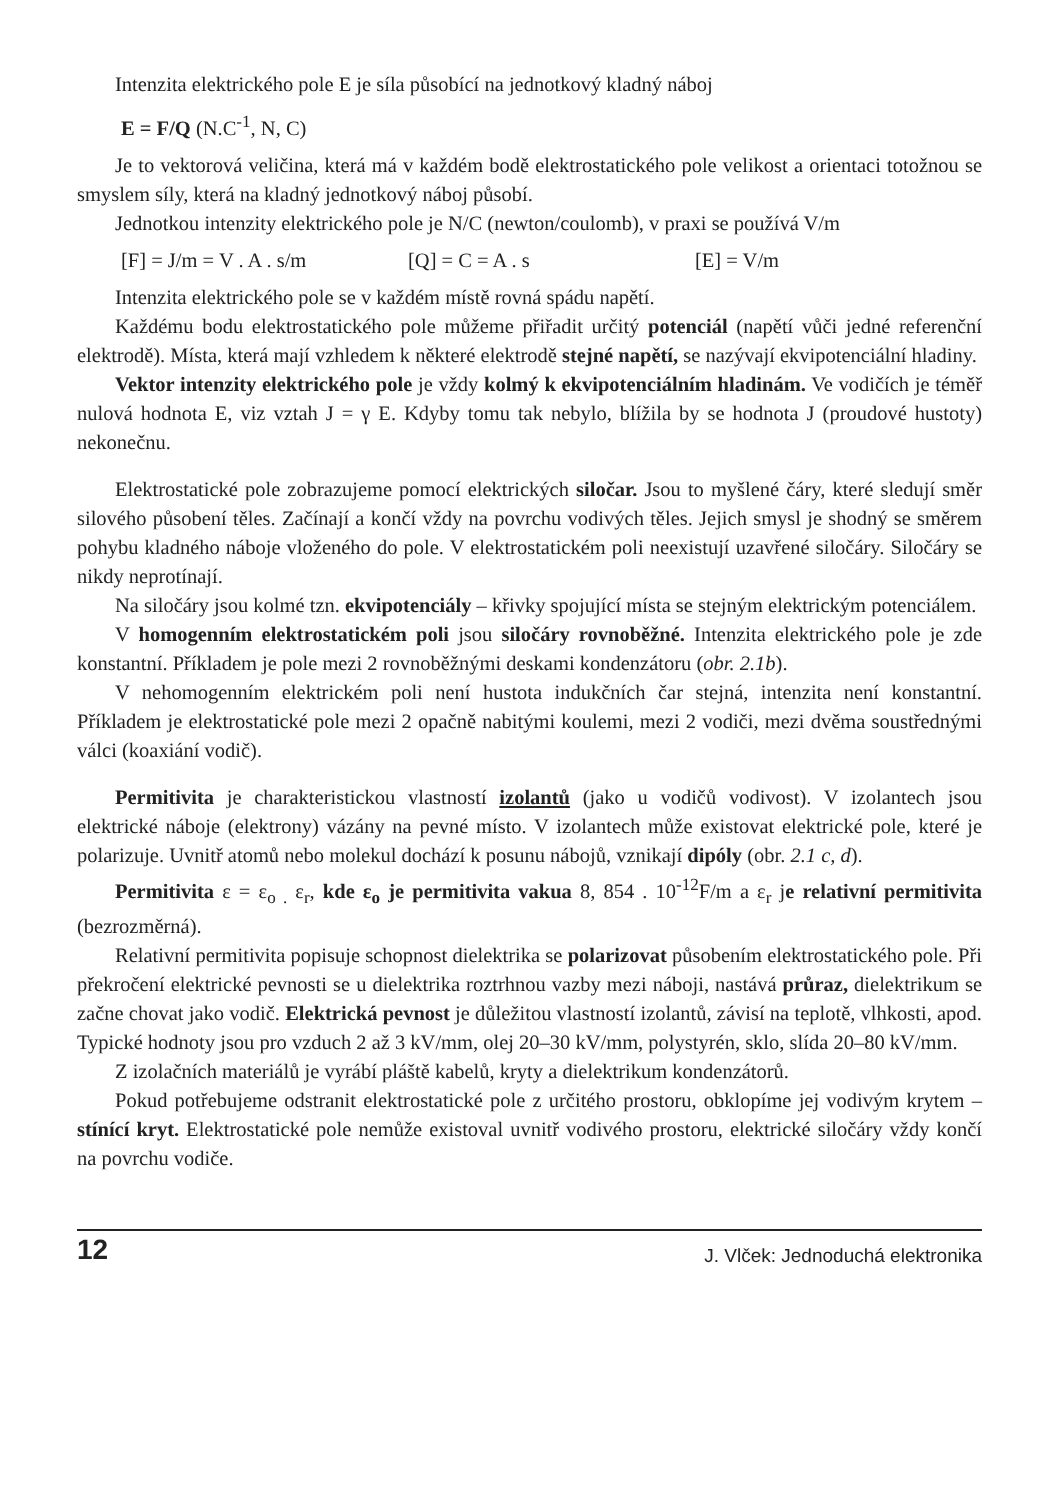Intenzita elektrického pole E je síla působící na jednotkový kladný náboj
E = F/Q (N.C<sup>-1</sup>, N, C)
Je to vektorová veličina, která má v každém bodě elektrostatického pole velikost a orientaci totožnou se smyslem síly, která na kladný jednotkový náboj působí.
Jednotkou intenzity elektrického pole je N/C (newton/coulomb), v praxi se používá V/m
[F] = J/m = V . A . s/m [Q] = C = A . s [E] = V/m
Intenzita elektrického pole se v každém místě rovná spádu napětí.
Každému bodu elektrostatického pole můžeme přiřadit určitý potenciál (napětí vůči jedné referenční elektrodě). Místa, která mají vzhledem k některé elektrodě stejné napětí, se nazývají ekvipotenciální hladiny.
Vektor intenzity elektrického pole je vždy kolmý k ekvipotenciálním hladinám. Ve vodičích je téměř nulová hodnota E, viz vztah J = γ E. Kdyby tomu tak nebylo, blížila by se hodnota J (proudové hustoty) nekonečnu.
Elektrostatické pole zobrazujeme pomocí elektrických siločar. Jsou to myšlené čáry, které sledují směr silového působení těles. Začínají a končí vždy na povrchu vodivých těles. Jejich smysl je shodný se směrem pohybu kladného náboje vloženého do pole. V elektrostatickém poli neexistují uzavřené siločáry. Siločáry se nikdy neprotínají.
Na siločáry jsou kolmé tzn. ekvipotenciály – křivky spojující místa se stejným elektrickým potenciálem.
V homogenním elektrostatickém poli jsou siločáry rovnoběžné. Intenzita elektrického pole je zde konstantní. Příkladem je pole mezi 2 rovnoběžnými deskami kondenzátoru (obr. 2.1b).
V nehomogenním elektrickém poli není hustota indukčních čar stejná, intenzita není konstantní. Příkladem je elektrostatické pole mezi 2 opačně nabitými koulemi, mezi 2 vodiči, mezi dvěma soustřednými válci (koaxiání vodič).
Permitivita je charakteristickou vlastností izolantů (jako u vodičů vodivost). V izolantech jsou elektrické náboje (elektrony) vázány na pevné místo. V izolantech může existovat elektrické pole, které je polarizuje. Uvnitř atomů nebo molekul dochází k posunu nábojů, vznikají dipóly (obr. 2.1 c, d).
Permitivita ε = ε<sub>o .</sub> ε<sub>r</sub>, kde ε<sub>o</sub> je permitivita vakua 8, 854 . 10<sup>-12</sup>F/m a ε<sub>r</sub> je relativní permitivita (bezrozměrná).
Relativní permitivita popisuje schopnost dielektrika se polarizovat působením elektrostatického pole. Při překročení elektrické pevnosti se u dielektrika roztrhnou vazby mezi náboji, nastává průraz, dielektrikum se začne chovat jako vodič. Elektrická pevnost je důležitou vlastností izolantů, závisí na teplotě, vlhkosti, apod. Typické hodnoty jsou pro vzduch 2 až 3 kV/mm, olej 20–30 kV/mm, polystyrén, sklo, slída 20–80 kV/mm.
Z izolačních materiálů je vyrábí pláště kabelů, kryty a dielektrikum kondenzátorů.
Pokud potřebujeme odstranit elektrostatické pole z určitého prostoru, obklopíme jej vodivým krytem – stínící kryt. Elektrostatické pole nemůže existoval uvnitř vodivého prostoru, elektrické siločáry vždy končí na povrchu vodiče.
12 J. Vlček: Jednoduchá elektronika